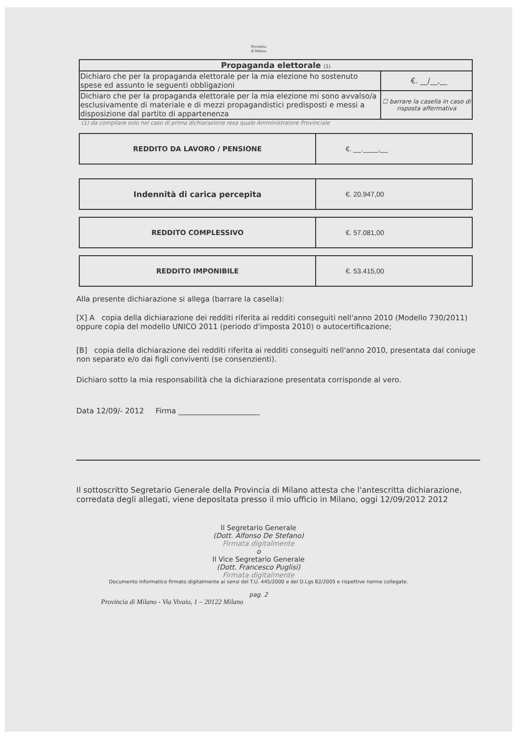Provincia
di Milano
| Propaganda elettorale (1) | |
| --- | --- |
| Dichiaro che per la propaganda elettorale per la mia elezione ho sostenuto spese ed assunto le seguenti obbligazioni | €. __/__,__ |
| Dichiaro che per la propaganda elettorale per la mia elezione mi sono avvalso/a esclusivamente di materiale e di mezzi propagandistici predisposti e messi a disposizione dal partito di appartenenza | ☐ barrare la casella in caso di risposta affermativa |
(1) da compilare solo nel caso di prima dichiarazione resa quale Amministratore Provinciale
| REDDITO DA LAVORO / PENSIONE | €. __.____,__ |
| Indennità di carica percepita | €. 20.947,00 |
| REDDITO COMPLESSIVO | €. 57.081,00 |
| REDDITO IMPONIBILE | €. 53.415,00 |
Alla presente dichiarazione si allega (barrare la casella):
[X] A copia della dichiarazione dei redditi riferita ai redditi conseguiti nell'anno 2010 (Modello 730/2011) oppure copia del modello UNICO 2011 (periodo d'imposta 2010) o autocertificazione;
[B] copia della dichiarazione dei redditi riferita ai redditi conseguiti nell'anno 2010, presentata dal coniuge non separato e/o dai figli conviventi (se consenzienti).
Dichiaro sotto la mia responsabilità che la dichiarazione presentata corrisponde al vero.
Data 12/09/- 2012 Firma ______________________
Il sottoscritto Segretario Generale della Provincia di Milano attesta che l'antescritta dichiarazione, corredata degli allegati, viene depositata presso il mio ufficio in Milano, oggi 12/09/2012 2012
Il Segretario Generale
(Dott. Alfonso De Stefano)
Firmata digitalmente
o
Il Vice Segretario Generale
(Dott. Francesco Puglisi)
Firmata digitalmente
Documento informatico firmato digitalmente ai sensi del T.U. 445/2000 e del D.Lgs 82/2005 e rispettive norme collegate.
pag. 2
Provincia di Milano - Via Vivaio, 1 – 20122 Milano